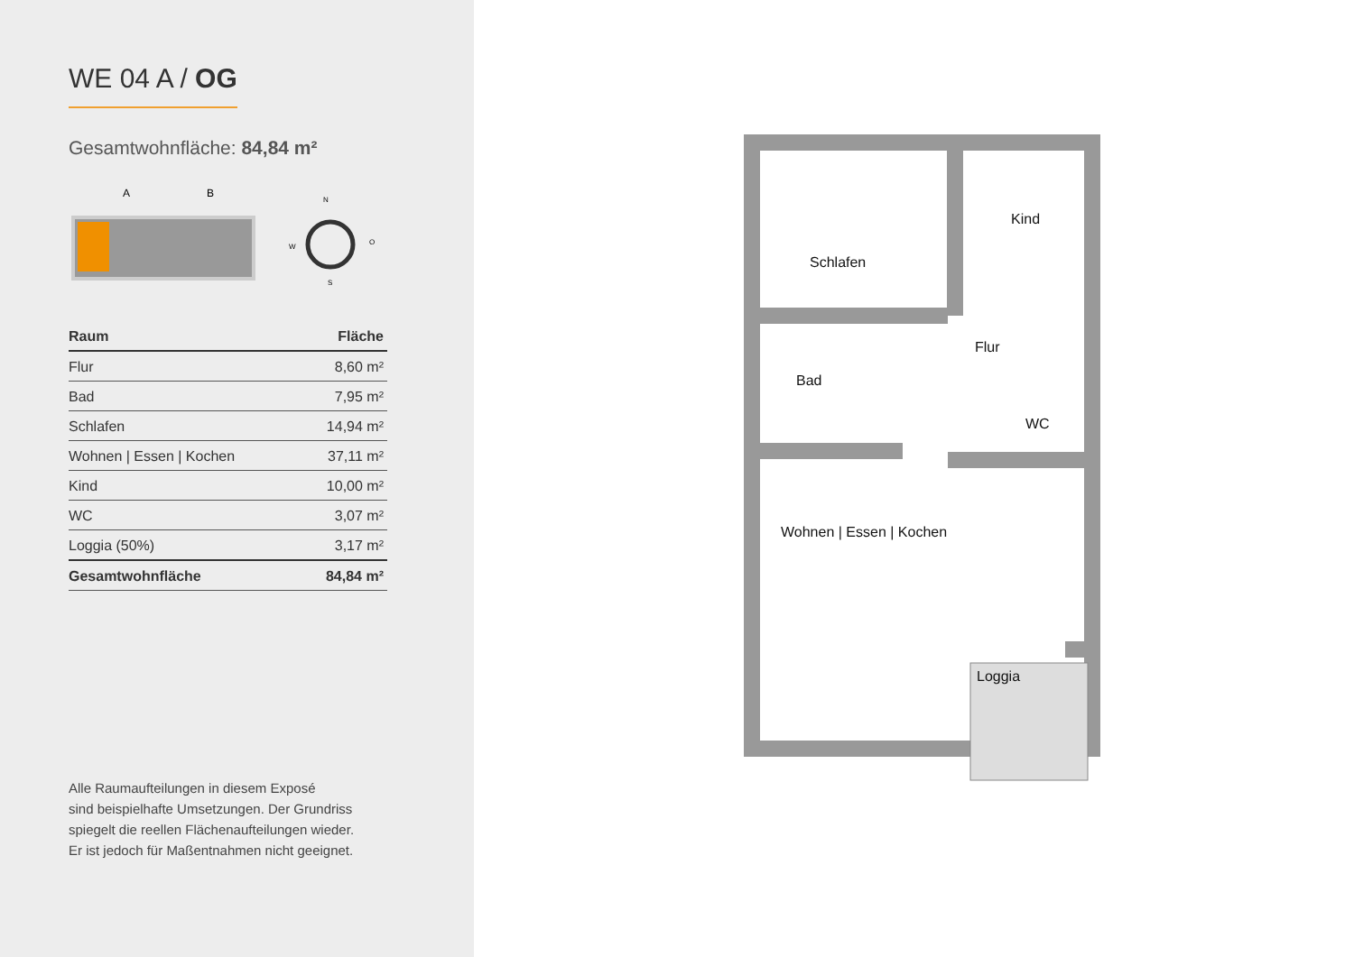WE 04 A / OG
Gesamtwohnfläche: 84,84 m²
A
B
N
W
O
S
| Raum | Fläche |
| --- | --- |
| Flur | 8,60 m² |
| Bad | 7,95 m² |
| Schlafen | 14,94 m² |
| Wohnen / Essen / Kochen | 37,11 m² |
| Kind | 10,00 m² |
| WC | 3,07 m² |
| Loggia (50%) | 3,17 m² |
| Gesamtwohnfläche | 84,84 m² |
Alle Raumaufteilungen in diesem Exposé
sind beispielhafte Umsetzungen. Der Grundriss
spiegelt die reellen Flächenaufteilungen wieder.
Er ist jedoch für Maßentnahmen nicht geeignet.
Schlafen
Kind
Flur
Bad
WC
Wohnen | Essen | Kochen
Loggia